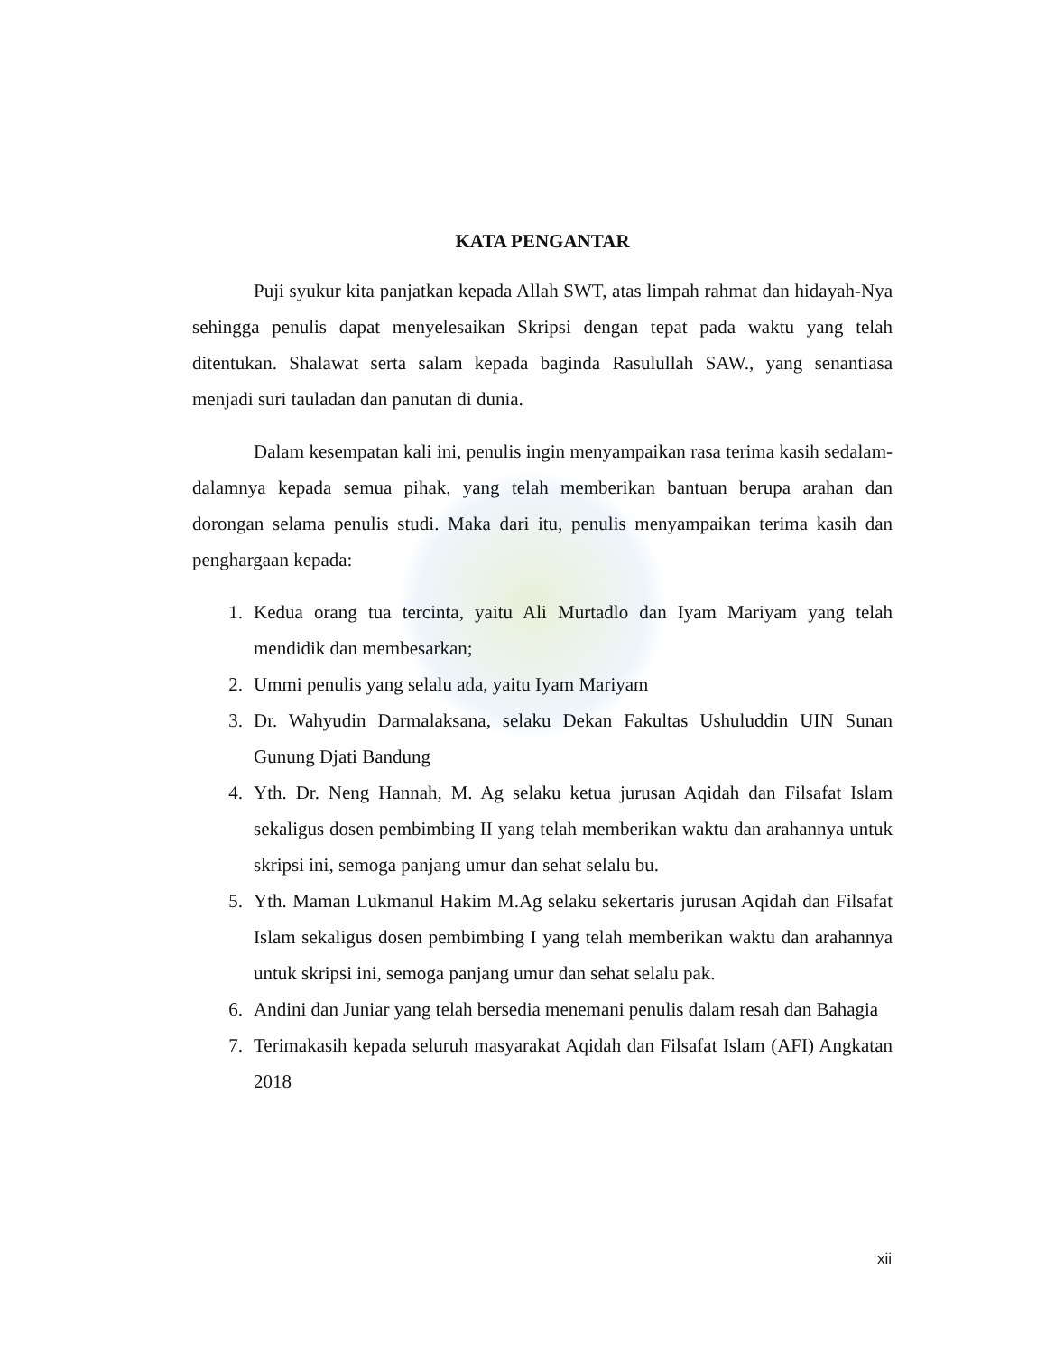KATA PENGANTAR
Puji syukur kita panjatkan kepada Allah SWT, atas limpah rahmat dan hidayah-Nya sehingga penulis dapat menyelesaikan Skripsi dengan tepat pada waktu yang telah ditentukan. Shalawat serta salam kepada baginda Rasulullah SAW., yang senantiasa menjadi suri tauladan dan panutan di dunia.
Dalam kesempatan kali ini, penulis ingin menyampaikan rasa terima kasih sedalam-dalamnya kepada semua pihak, yang telah memberikan bantuan berupa arahan dan dorongan selama penulis studi. Maka dari itu, penulis menyampaikan terima kasih dan penghargaan kepada:
1. Kedua orang tua tercinta, yaitu Ali Murtadlo dan Iyam Mariyam yang telah mendidik dan membesarkan;
2. Ummi penulis yang selalu ada, yaitu Iyam Mariyam
3. Dr. Wahyudin Darmalaksana, selaku Dekan Fakultas Ushuluddin UIN Sunan Gunung Djati Bandung
4. Yth. Dr. Neng Hannah, M. Ag selaku ketua jurusan Aqidah dan Filsafat Islam sekaligus dosen pembimbing II yang telah memberikan waktu dan arahannya untuk skripsi ini, semoga panjang umur dan sehat selalu bu.
5. Yth. Maman Lukmanul Hakim M.Ag selaku sekertaris jurusan Aqidah dan Filsafat Islam sekaligus dosen pembimbing I yang telah memberikan waktu dan arahannya untuk skripsi ini, semoga panjang umur dan sehat selalu pak.
6. Andini dan Juniar yang telah bersedia menemani penulis dalam resah dan Bahagia
7. Terimakasih kepada seluruh masyarakat Aqidah dan Filsafat Islam (AFI) Angkatan 2018
xii